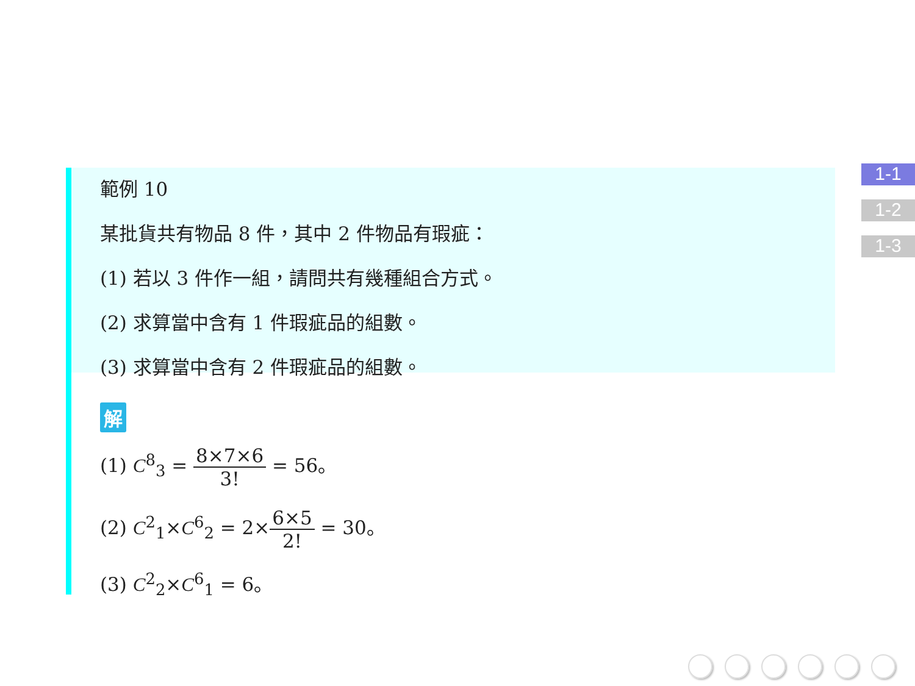範例 10
某批貨共有物品 8 件，其中 2 件物品有瑕疵：
(1) 若以 3 件作一組，請問共有幾種組合方式。
(2) 求算當中含有 1 件瑕疵品的組數。
(3) 求算當中含有 2 件瑕疵品的組數。
解
(1) C<sup>8</sup><sub>3</sub> = 8×7×6 3! = 56。
(2) C<sup>2</sup><sub>1</sub>×C<sup>6</sup><sub>2</sub> = 2×6×5 2! = 30。
(3) C<sup>2</sup><sub>2</sub>×C<sup>6</sup><sub>1</sub> = 6。
1-1
1-2
1-3